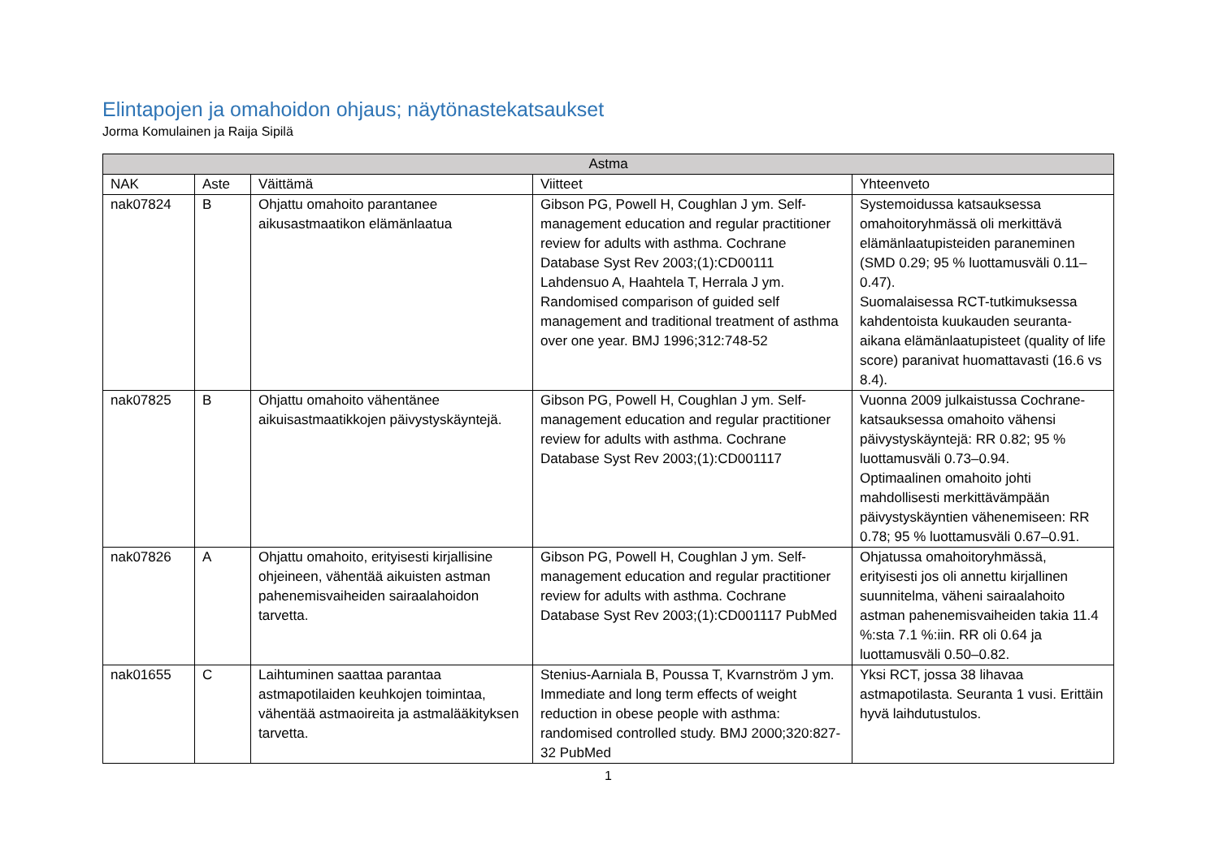Elintapojen ja omahoidon ohjaus; näytönastekatsaukset
Jorma Komulainen ja Raija Sipilä
| Astma | | | | |
| --- | --- | --- | --- | --- |
| NAK | Aste | Väittämä | Viitteet | Yhteenveto |
| nak07824 | B | Ohjattu omahoito parantanee aikusastmaatikon elämänlaatua | Gibson PG, Powell H, Coughlan J ym. Self-management education and regular practitioner review for adults with asthma. Cochrane Database Syst Rev 2003;(1):CD00111 Lahdensuo A, Haahtela T, Herrala J ym. Randomised comparison of guided self management and traditional treatment of asthma over one year. BMJ 1996;312:748-52 | Systemoidussa katsauksessa omahoitoryhmässä oli merkittävä elämänlaatupisteiden paraneminen (SMD 0.29; 95 % luottamusväli 0.11–0.47). Suomalaisessa RCT-tutkimuksessa kahdentoista kuukauden seuranta-aikana elämänlaatupisteet (quality of life score) paranivat huomattavasti (16.6 vs 8.4). |
| nak07825 | B | Ohjattu omahoito vähentänee aikuisastmaatikkojen päivystyskäyntejä. | Gibson PG, Powell H, Coughlan J ym. Self-management education and regular practitioner review for adults with asthma. Cochrane Database Syst Rev 2003;(1):CD001117 | Vuonna 2009 julkaistussa Cochrane-katsauksessa omahoito vähensi päivystyskäyntejä: RR 0.82; 95 % luottamusväli 0.73–0.94. Optimaalinen omahoito johti mahdollisesti merkittävämpään päivystyskäyntien vähenemiseen: RR 0.78; 95 % luottamusväli 0.67–0.91. |
| nak07826 | A | Ohjattu omahoito, erityisesti kirjallisine ohjeineen, vähentää aikuisten astman pahenemisvaiheiden sairaalahoidon tarvetta. | Gibson PG, Powell H, Coughlan J ym. Self-management education and regular practitioner review for adults with asthma. Cochrane Database Syst Rev 2003;(1):CD001117 PubMed | Ohjatussa omahoitoryhmässä, erityisesti jos oli annettu kirjallinen suunnitelma, väheni sairaalahoito astman pahenemisvaiheiden takia 11.4 %:sta 7.1 %:iin. RR oli 0.64 ja luottamusväli 0.50–0.82. |
| nak01655 | C | Laihtuminen saattaa parantaa astmapotilaiden keuhkojen toimintaa, vähentää astmaoireita ja astmalääkityksen tarvetta. | Stenius-Aarniala B, Poussa T, Kvarnström J ym. Immediate and long term effects of weight reduction in obese people with asthma: randomised controlled study. BMJ 2000;320:827-32 PubMed | Yksi RCT, jossa 38 lihavaa astmapotilasta. Seuranta 1 vusi. Erittäin hyvä laihdutustulos. |
1